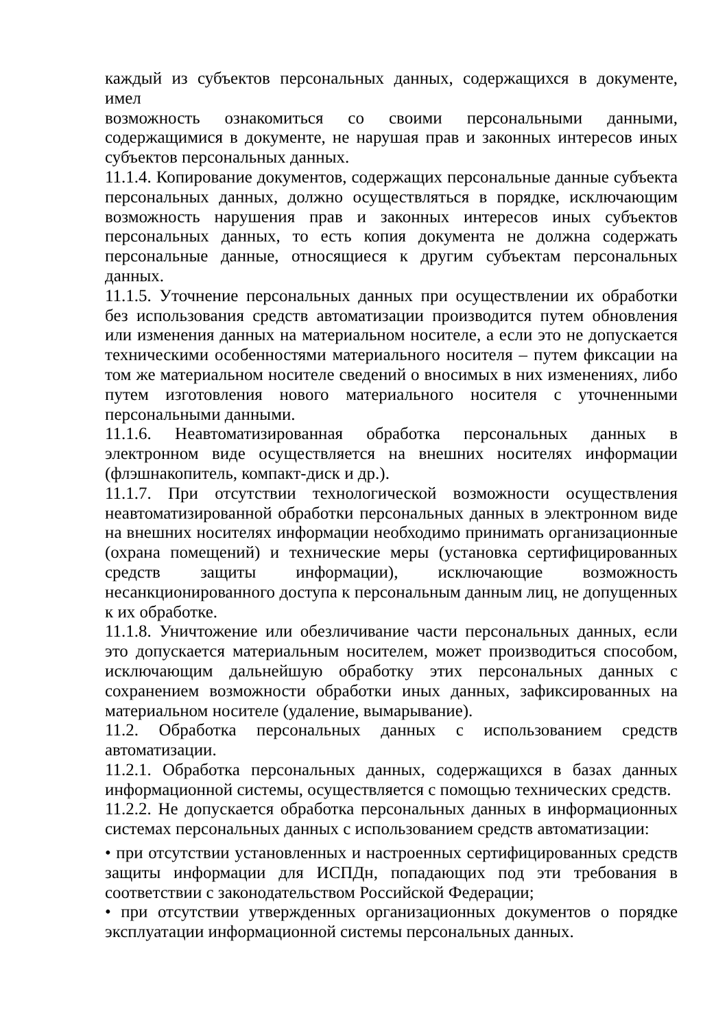каждый из субъектов персональных данных, содержащихся в документе, имел
возможность ознакомиться со своими персональными данными, содержащимися в документе, не нарушая прав и законных интересов иных субъектов персональных данных.
11.1.4. Копирование документов, содержащих персональные данные субъекта персональных данных, должно осуществляться в порядке, исключающим возможность нарушения прав и законных интересов иных субъектов персональных данных, то есть копия документа не должна содержать персональные данные, относящиеся к другим субъектам персональных данных.
11.1.5. Уточнение персональных данных при осуществлении их обработки без использования средств автоматизации производится путем обновления или изменения данных на материальном носителе, а если это не допускается техническими особенностями материального носителя – путем фиксации на том же материальном носителе сведений о вносимых в них изменениях, либо путем изготовления нового материального носителя с уточненными персональными данными.
11.1.6. Неавтоматизированная обработка персональных данных в электронном виде осуществляется на внешних носителях информации (флэшнакопитель, компакт-диск и др.).
11.1.7. При отсутствии технологической возможности осуществления неавтоматизированной обработки персональных данных в электронном виде на внешних носителях информации необходимо принимать организационные (охрана помещений) и технические меры (установка сертифицированных средств защиты информации), исключающие возможность несанкционированного доступа к персональным данным лиц, не допущенных к их обработке.
11.1.8. Уничтожение или обезличивание части персональных данных, если это допускается материальным носителем, может производиться способом, исключающим дальнейшую обработку этих персональных данных с сохранением возможности обработки иных данных, зафиксированных на материальном носителе (удаление, вымарывание).
11.2. Обработка персональных данных с использованием средств автоматизации.
11.2.1. Обработка персональных данных, содержащихся в базах данных информационной системы, осуществляется с помощью технических средств.
11.2.2. Не допускается обработка персональных данных в информационных системах персональных данных с использованием средств автоматизации:
• при отсутствии установленных и настроенных сертифицированных средств защиты информации для ИСПДн, попадающих под эти требования в соответствии с законодательством Российской Федерации;
• при отсутствии утвержденных организационных документов о порядке эксплуатации информационной системы персональных данных.